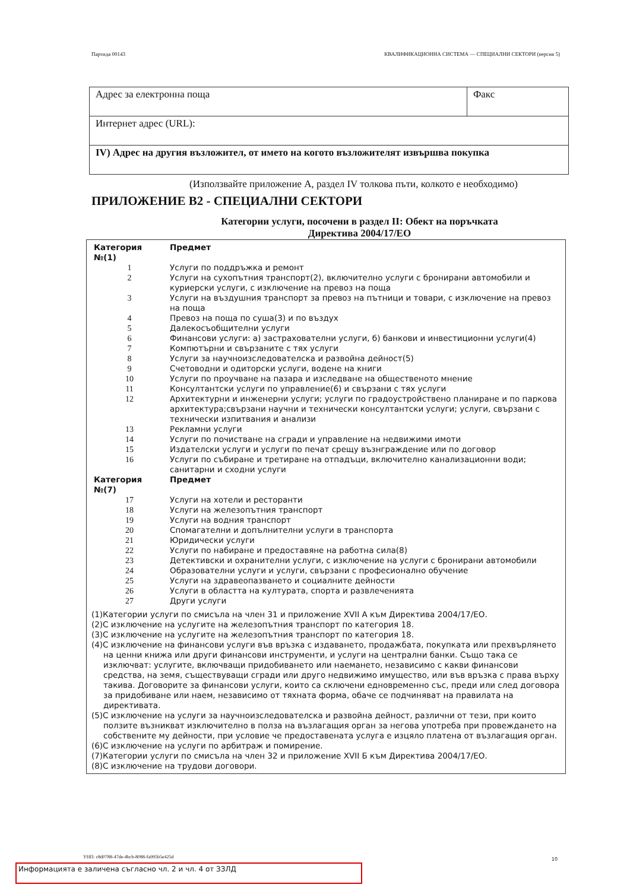Партида 00143 КВАЛИФИКАЦИОННА СИСТЕМА — СПЕЦИАЛНИ СЕКТОРИ (версия 5)
| Адрес за електронна поща | Факс |
| Интернет адрес (URL): | |
| IV) Адрес на другия възложител, от името на когото възложителят извършва покупка | |
(Използвайте приложение А, раздел IV толкова пъти, колкото е необходимо)
ПРИЛОЖЕНИЕ В2 - СПЕЦИАЛНИ СЕКТОРИ
Категории услуги, посочени в раздел II: Обект на поръчката
Директива 2004/17/ЕО
| Категория №(1) | Предмет |
| 1 | Услуги по поддръжка и ремонт |
| 2 | Услуги на сухопътния транспорт(2), включително услуги с бронирани автомобили и куриерски услуги, с изключение на превоз на поща |
| 3 | Услуги на въздушния транспорт за превоз на пътници и товари, с изключение на превоз на поща |
| 4 | Превоз на поща по суша(3) и по въздух |
| 5 | Далекосъобщителни услуги |
| 6 | Финансови услуги: а) застрахователни услуги, б) банкови и инвестиционни услуги(4) |
| 7 | Компютърни и свързаните с тях услуги |
| 8 | Услуги за научноизследователска и развойна дейност(5) |
| 9 | Счетоводни и одиторски услуги, водене на книги |
| 10 | Услуги по проучване на пазара и изследване на общественото мнение |
| 11 | Консултантски услуги по управление(6) и свързани с тях услуги |
| 12 | Архитектурни и инженерни услуги; услуги по градоустройствено планиране и по паркова архитектура;свързани научни и технически консултантски услуги; услуги, свързани с технически изпитвания и анализи |
| 13 | Рекламни услуги |
| 14 | Услуги по почистване на сгради и управление на недвижими имоти |
| 15 | Издателски услуги и услуги по печат срещу възнграждение или по договор |
| 16 | Услуги по събиране и третиране на отпадъци, включително канализационни води; санитарни и сходни услуги |
| Категория №(7) | Предмет |
| 17 | Услуги на хотели и ресторанти |
| 18 | Услуги на железопътния транспорт |
| 19 | Услуги на водния транспорт |
| 20 | Спомагателни и допълнителни услуги в транспорта |
| 21 | Юридически услуги |
| 22 | Услуги по набиране и предоставяне на работна сила(8) |
| 23 | Детективски и охранителни услуги, с изключение на услуги с бронирани автомобили |
| 24 | Образователни услуги и услуги, свързани с професионално обучение |
| 25 | Услуги на здравеопазването и социалните дейности |
| 26 | Услуги в областта на културата, спорта и развлеченията |
| 27 | Други услуги |
(1)Категории услуги по смисъла на член 31 и приложение XVII А към Директива 2004/17/ЕО.
(2)С изключение на услугите на железопътния транспорт по категория 18.
(3)С изключение на услугите на железопътния транспорт по категория 18.
(4)С изключение на финансови услуги във връзка с издаването, продажбата, покупката или прехвърлянето на ценни книжа или други финансови инструменти, и услуги на централни банки. Също така се изключват: услугите, включващи придобиването или наемането, независимо с какви финансови средства, на земя, съществуващи сгради или друго недвижимо имущество, или във връзка с права върху такива. Договорите за финансови услуги, които са сключени едновременно със, преди или след договора за придобиване или наем, независимо от тяхната форма, обаче се подчиняват на правилата на директивата.
(5)С изключение на услуги за научноизследователска и развойна дейност, различни от тези, при които ползите възникват изключително в полза на възлагащия орган за негова употреба при провеждането на собствените му дейности, при условие че предоставената услуга е изцяло платена от възлагащия орган.
(6)С изключение на услуги по арбитраж и помирение.
(7)Категории услуги по смисъла на член 32 и приложение XVII Б към Директива 2004/17/ЕО.
(8)С изключение на трудови договори.
УНП: c8d0788-47de-4bcb-8088-fa995b5e425d
10
Информацията е заличена съгласно чл. 2 и чл. 4 от ЗЗЛД